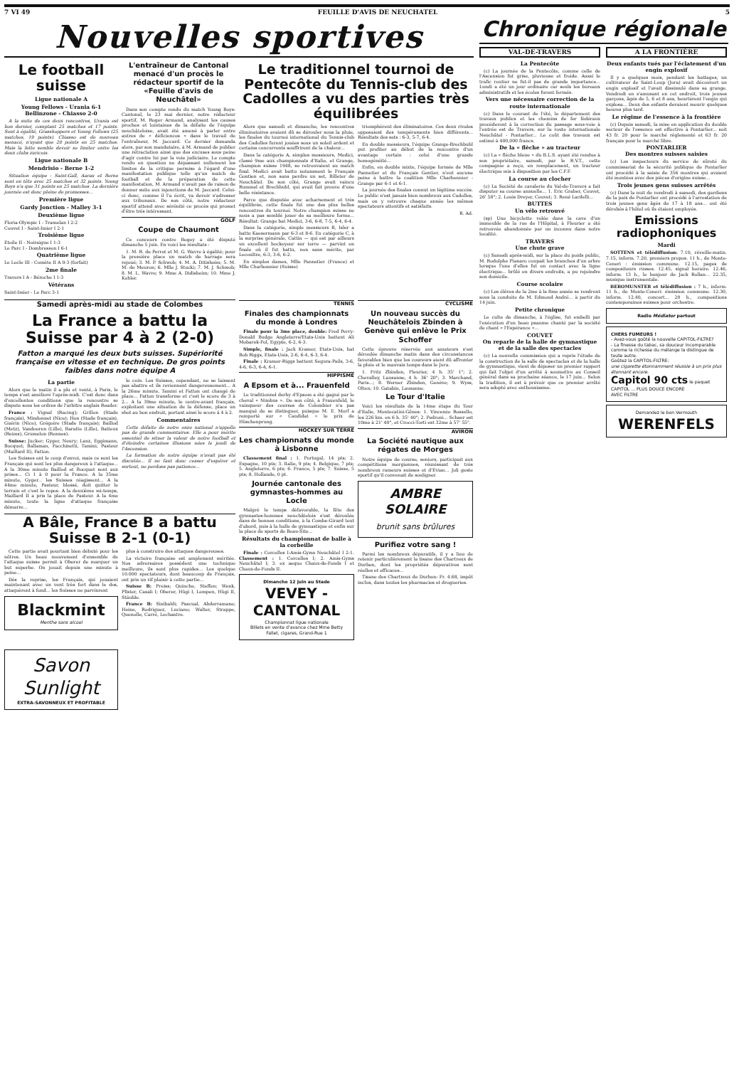7 VI 49 FEUILLE D'AVIS DE NEUCHATEL 5
Nouvelles sportives
Le football suisse
Ligue nationale A
Young Fellows - Urania 6-1
Bellinzone - Chiasso 2-0
A la suite de ces deux rencontres, Urania est bon dernier, comptant 25 matches et 17 points. Sont à égalité, Grasshoppers et Young Fellows (25 matches, 19 points). Chiasso est de nouveau menacé, n'ayant que 20 points en 25 matches. Mais la lutte semble devoir se limiter entre les deux clubs zuricois.
Ligue nationale B
Mendrisio - Berne 1-2
Situation équipe : Saint-Gall, Aarau et Berne sont en tête avec 25 matches et 32 points. Young Boys n'a que 31 points en 25 matches. La dernière journée est donc pleine de promesses...
Première ligue
Gardy Jonction - Malley 3-1
Deuxième ligue
Floria-Olympic I - Tramelan I 2-2
Couvet I - Saint-Imier I 2-1
Troisième ligue
Etoile II - Noiraigue I 1-3
Le Parc I - Dombresson I 6-1
Quatrième ligue
Le Locle III - Comète II A 0-3 (forfait)
2me finale
Travers I A - Béroche I 1-3
Vétérans
Saint-Imier - Le Parc 3-1
L'entraîneur de Cantonal menacé d'un procès le rédacteur sportif de la «Feuille d'avis de Neuchâtel»
Dans son compte rendu du match Young Boys-Cantonal, le 23 mai dernier, notre rédacteur sportif, M. Roger Armand, analysant les causes proches et lointaines de la défaite de l'équipe neuchâteloise, avait été amené à parler entre autres de « déficiences » dans le travail de l'entraîneur, M. Jaccard. Ce dernier demanda alors, par son mandataire, à M. Armand de publier une rétractation ainsi que des excuses sous peine d'agir contre lui par la voie judiciaire. Le compte rendu en question ne dépassant nullement les limites de la critique permise à l'égard d'une manifestation publique telle qu'un match de football et de la préparation de cette manifestation, M. Armand n'avait pas de raison de donner suite aux injonctions de M. Jaccard. Celui-ci donc, comme il l'a écrit, va devoir s'adresser aux tribunaux. De son côté, notre rédacteur sportif attend avec sérénité ce procès qui promet d'être très intéressant.
GOLF
Coupe de Chaumont
Ce concours contre Bogey a été disputé dimanche 5 juin. En voici les résultats :
1. M. R. de Perrot et M. G. Wavre à égalité; pour la première place un match de barrage sera rejoué; 3. M. P. Schwob; 4. M. A. Ditisheim; 5. M. M. de Meuron; 6. Mlle J. Stucki; 7. M. J. Schwob; 8. M. L. Wavre; 9. Mme A. Didisheim; 10. Mme J. Kohler.
Le traditionnel tournoi de Pentecôte du Tennis-club des Cadolles a vu des parties très équilibrées
Alors que samedi et dimanche, les rencontres éliminatoires avaient dû se dérouler sous la pluie, les finales du tournoi international du Tennis-club des Cadolles furent jouées sous un soleil ardent et certains concurrents souffrirent de la chaleur...
Dans la catégorie A, simples messieurs, Medici, classé 9me aux championnats d'Italie, et Grange, champion suisse 1948, se retrouvaient au match final. Medici avait battu notamment le Français Gontien et, non sans perdre un set, Billeter de Neuchâtel. De son côté, Grange avait vaincu Rummel et Brechbuhl, qui avait fait preuve d'une belle résistance.
Parce que disputée avec acharnement et très équilibrée, cette finale fut une des plus belles rencontres du tournoi. Notre champion suisse ne nous a pas semblé jouer de sa meilleure forme... Résultat: Grange bat Medici, 3-6, 6-8, 7-5, 6-4, 6-4.
Dans la catégorie, simple messieurs B, Isler a battu Kaesermann par 6-3 et 8-6. En catégorie C, à la surprise générale, Cattin — qui est par ailleurs un excellent hockeyeur sur terre — parvint en finale où il fut battu, non sans mérite, par Lecoultre, 6-3, 3-6, 6-2.
En simples dames, Mlle Pannetier (France) et Mlle Charbonnier (Suisse)
triomphèrent des éliminatoires. Ces deux rivales opposaient des tempéraments bien différents... Résultats des sets : 6-3, 5-7, 6-4.
En double messieurs, l'équipe Grange-Brechbuhl put profiter au début de la rencontre d'un avantage certain : celui d'une grande homogénéité...
Enfin, en double mixte, l'équipe formée de Mlle Pannetier et du Français Gentier, n'eut aucune peine à battre la coalition Mlle Charbonnier - Grange par 6-1 et 6-1.
La journée des finales connut un légitime succès. Le public n'est jamais bien nombreux aux Cadolles, mais on y retrouve chaque année les mêmes spectateurs attentifs et satisfaits.
R. Ad.
Samedi après-midi au stade de Colombes
La France a battu la Suisse par 4 à 2 (2-0)
Fatton a marqué les deux buts suisses. Supériorité française en vitesse et en technique. De gros points faibles dans notre équipe A
La partie
Alors que le matin il a plu et venté, à Paris, le temps s'est amélioré l'après-midi. C'est donc dans d'excellentes conditions que la rencontre se dispute sous les ordres de l'arbitre anglais Reader.
France : Vignal (Racing); Grillon (Stade français), Mindonnet (Nice); Hon (Stade français), Guérin (Nice), Grégoire (Stade français); Baillod (Metz), Vandooren (Lille), Baratte (Lille), Batteux (Reims), Grumelon (Rennes).
Suisse: Jucker; Gyger, Neury; Lanz, Eggimann, Bocquet; Ballaman, Facchinetti, Tamini, Pasteur (Maillard II), Fatton.
Les Suisses ont le coup d'envoi, mais ce sont les Français qui sont les plus dangereux à l'attaque... A la 30me minute Baillod et Bocquet sont aux prises... Ci 1 à 0 pour la France. A la 35me minute, Gyger... les Suisses réagissent... A la 44me minute, Pasteur, blessé, doit quitter le terrain et c'est le repos. A la deuxième mi-temps, Maillard II a pris la place de Pasteur. A la 4me minute, toute la ligne d'attaque française démarre...
le coin. Les Suisses, cependant, ne se laissent pas abattre et ils reviennent dangereusement... A la 26me minute, Tamini et Fatton ont changé de place... Fatton transforme et c'est le score de 3 à 2... A la 39me minute, le centre-avant français, exploitant une situation de la défense, place un shot au bon endroit, portant ainsi le score à 4 à 2.
Commentaires
Cette défaite de notre onze national n'appelle pas de grands commentaires. Elle a pour mérite essentiel de situer la valeur de notre football et d'éteindre certaines illusions nées le jeudi de l'Ascension.
La formation de notre équipe n'avait pas été discutée... Il ne faut donc cesser d'espérer et surtout, ne perdons pas patience...
A Bâle, France B a battu Suisse B 2-1 (0-1)
Cette partie avait pourtant bien débuté pour les nôtres. Un beau mouvement d'ensemble de l'attaque suisse permit à Oberer de marquer un but superbe. On jouait depuis une minute à peine...
Dès la reprise, les Français, qui jouaient maintenant avec un vent très fort dans le dos, attaquèrent à fond... les Suisses ne parvinrent
Blackmint
Menthe sans alcool
plus à construire des attaques dangereuses.
La victoire française est amplement méritée. Nos adversaires possèdent une technique meilleure, ils sont plus rapides... Les quelque 10.000 spectateurs, dont beaucoup de Français, ont pris un vif plaisir à cette partie...
Suisse B: Preiss; Quinche, Steffen; Wenk, Pfister, Casali I; Oberer, Hügi I, Lempen, Hügi II, Stäuble.
France B: Sinibaldi; Pascual, Abderramane; Heine, Rodriguez, Luciano; Walter, Strappe, Quenolle, Carré, Lechantre.
TENNIS
Finales des championnats du monde à Londres
Finale pour la 3me place, double: Fred Perry-Donald Budge Angleterre/Etats-Unis battent Ali Mobarek-Fol, Egypte, 6-2, 6-3.
Simple, finale : Jack Kramer, Etats-Unis, bat Bob Riggs, Etats-Unis, 2-6, 6-4, 6-3, 6-4.
Finale : Kramer-Riggs battent Segura-Pails, 3-6, 4-6, 6-3, 6-4, 6-1.
HIPPISME
A Epsom et à... Frauenfeld
Le traditionnel derby d'Epsom a été gagné par le cheval « Nimbus ». De son côté, à Frauenfeld, le vainqueur des courses de Colombier n'a pas manqué de se distinguer, puisque M. E. Morf a remporté sur « Candidat » le prix de Hüschenprung.
HOCKEY SUR TERRE
Les championnats du monde à Lisbonne
Classement final : 1. Portugal, 14 pts; 2. Espagne, 10 pts; 3. Italie, 9 pts; 4. Belgique, 7 pts; 5. Angleterre, 6 pts; 6. France, 5 pts; 7. Suisse, 5 pts; 8. Hollande, 0 pt.
Journée cantonale des gymnastes-hommes au Locle
Malgré le temps défavorable, la fête des gymnastes-hommes neuchâtelois s'est déroulée dans de bonnes conditions, à la Combe-Girard tout d'abord, puis à la halle de gymnastique et enfin sur la place de sports de Beau-Site...
Résultats du championnat de balle à la corbeille
Finale : Corcelles I-Amis-Gyms Neuchâtel I 2-1. Classement : 1. Corcelles I; 2. Amis-Gyms Neuchâtel I; 3. ex aequo Chaux-de-Fonds I et Chaux-de-Fonds II.
Dimanche 12 juin au Stade
VEVEY - CANTONAL
Championnat ligue nationale
Billets en vente d'avance chez Mme Betty Fallet, cigares, Grand-Rue 1
CYCLISME
Un nouveau succès du Neuchâtelois Zbinden à Genève qui enlève le Prix Schoffer
Cette épreuve réservée aux amateurs s'est déroulée dimanche matin dans des circonstances favorables bien que les coureurs aient dû affronter la pluie et le mauvais temps dans le Jura.
1. Fritz Zbinden, Fleurier, 4 h. 35' 1"; 2. Chevalley, Lausanne, 4 h. 36' 20"; 3. Marchand, Paris...; 8. Werner Zbinden, Genève; 9. Wyss, Olten; 10. Gatabin, Lausanne.
Le Tour d'Italie
Voici les résultats de la 14me étape du Tour d'Italie, Montecatini-Gênes: 1. Vincenzo Rossello, les 226 km. en 6 h. 35' 40"; 2. Pedroni... Schaer est 10me à 21' 40", et Crocci-Torti est 32me à 57' 55".
AVIRON
La Société nautique aux régates de Morges
Notre équipe de course, seniors, participait aux compétitions morgiennes, réunissant de très nombreux rameurs suisses et d'Evian... Joli geste sportif qu'il convenait de souligner.
AMBRE SOLAIRE
brunit sans brûlures
Purifiez votre sang !
Parmi les nombreux dépuratifs, il y a lieu de retenir particulièrement la tisane des Chartreux de Durbon, dont les propriétés dépuratives sont réelles et efficaces...
Tisane des Chartreux de Durbon: Fr. 4.68, impôt inclus, dans toutes les pharmacies et drogueries.
Savon Sunlight
EXTRA-SAVONNEUX ET PROFITABLE
Chronique régionale
VAL-DE-TRAVERS
La Pentecôte
(c) La journée de la Pentecôte, comme celle de l'Ascension fut grise, pluvieuse et froide. Aussi le trafic routier ne fut-il pas de grande importance... Lundi a été un jour ordinaire car seuls les bureaux administratifs et les écoles furent fermés.
Vers une nécessaire correction de la route internationale
(c) Dans le courant de l'été, le département des travaux publics et les chemins de fer fédéraux procéderont à la correction du passage sous-voie à l'entrée est de Travers, sur la route internationale Neuchâtel - Pontarlier... Le coût des travaux est estimé à 400,000 francs.
De la « flèche » au tracteur
(c) La « flèche bleue » du B.L.S. ayant été rendue à son propriétaire, samedi, par le R.V.T., cette compagnie a reçu, en remplacement, un tracteur électrique mis à disposition par les C.F.F.
La course au clocher
(c) La Société de cavalerie du Val-de-Travers a fait disputer sa course annuelle... 1. Eric Graber, Couvet, 26' 58"; 2. Louis Dreyer, Couvet; 3. René Lardelli...
BUTTES
Un vélo retrouvé
(sp) Une bicyclette volée dans la cave d'un immeuble de la rue de l'Hôpital, à Fleurier a été retrouvée abandonnée par un inconnu dans notre localité.
TRAVERS
Une chute grave
(c) Samedi après-midi, sur la place du poids public, M. Rodolphe Pianaro coupait les branches d'un arbre lorsque l'une d'elles fut en contact avec la ligne électrique... brûlé en divers endroits, a pu rejoindre son domicile.
Course scolaire
(c) Les élèves de la 2me à la 8me année se rendront sous la conduite de M. Edmond André... à partir du 14 juin.
Petite chronique
Le culte de dimanche, à l'église, fut embelli par l'exécution d'un beau psaume chanté par la société de chant « l'Espérance »...
COUVET
On reparle de la halle de gymnastique et de la salle des spectacles
(c) La nouvelle commission qui a repris l'étude de la construction de la salle de spectacles et de la halle de gymnastique, vient de déposer un premier rapport qui fait l'objet d'un arrêté à soumettre au Conseil général dans sa prochaine séance, le 17 juin... Selon la tradition, il est à prévoir que ce premier arrêté sera adopté avec enthousiasme.
A LA FRONTIÈRE
Deux enfants tués par l'éclatement d'un engin explosif
Il y a quelques mois, pendant les battages, un cultivateur de Saint-Loup (Jura) avait découvert un engin explosif et l'avait dissimulé dans sa grange. Vendredi en s'amusant en cet endroit, trois jeunes garçons, âgés de 5, 6 et 8 ans, heurtèrent l'engin qui explosa... Deux des enfants devaient mourir quelques heures plus tard.
Le régime de l'essence à la frontière
(c) Depuis samedi, la mise en application du double secteur de l'essence est effective à Pontarlier... soit 43 fr. 20 pour le marché réglementé et 63 fr. 20 français pour le marché libre.
PONTARLIER
Des montres suisses saisies
(c) Les inspecteurs du service de sûreté du commissariat de la sécurité publique de Pontarlier ont procédé à la saisie de 356 montres qui avaient été montées avec des pièces d'origine suisse...
Trois jeunes gens suisses arrêtés
(c) Dans la nuit de vendredi à samedi, des gardiens de la paix de Pontarlier ont procédé à l'arrestation de trois jeunes gens âgés de 17 à 18 ans... ont été dérobés à l'hôtel où ils étaient employés.
Emissions radiophoniques
Mardi
SOTTENS et télédiffusion: 7.10, réveille-matin. 7.15, inform. 7.20, premiers propos. 11 h., de Monte-Ceneri : émission commune. 12.15, pages de compositeurs russes. 12.45, signal horaire. 12.46, inform. 13 h., le bonjour de Jack Rollan... 22.35, musique instrumentale.
BEROMUNSTER et télédiffusion : 7 h., inform. 11 h., de Monte-Ceneri: émission commune. 12.30, inform. 12.40, concert... 20 h., compositions contemporaines suisses pour orchestre.
Radio Médiator partout
CHERS FUMEURS !
- Avez-vous goûté la nouvelle CAPITOL-FILTRE?
- La finesse du tabac, sa douceur incomparable comme la richesse du mélange la distingue de toute autre.
Goûtez la CAPITOL-FILTRE:
une cigarette étonnamment réussie à un prix plus étonnant encore.
Capitol 90 cts le paquet
CAPITOL ... PLUS DOUCE ENCORE
AVEC FILTRE
Demandez le bon Vermouth
WERENFELS